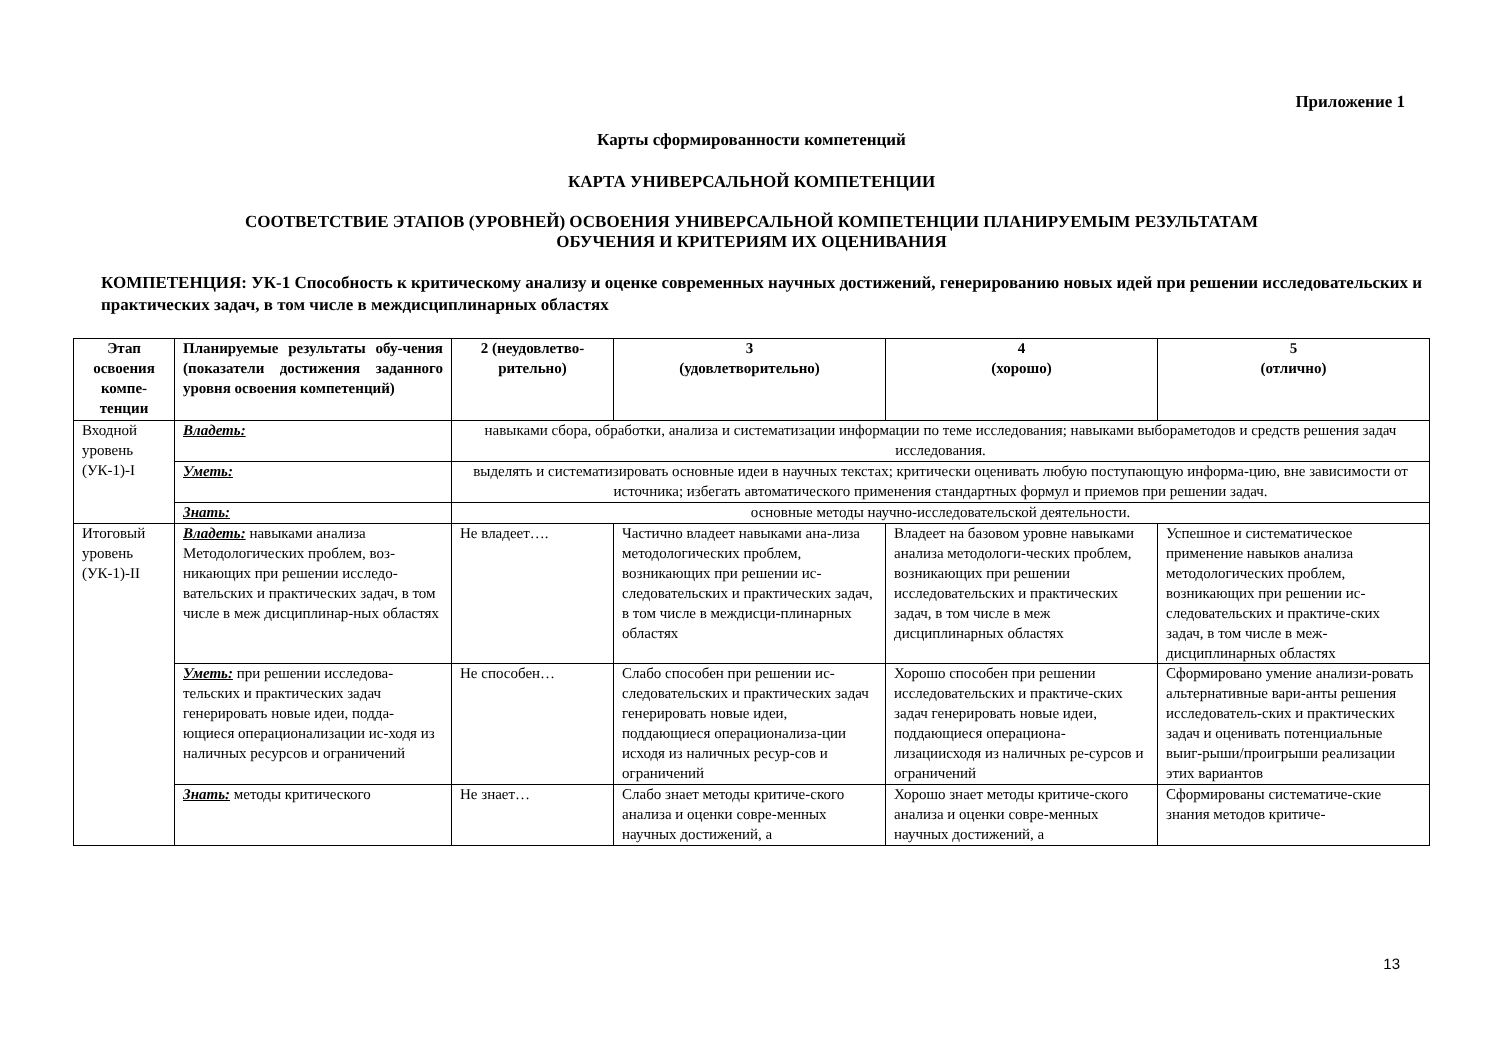Приложение 1
Карты сформированности компетенций
КАРТА УНИВЕРСАЛЬНОЙ КОМПЕТЕНЦИИ
СООТВЕТСТВИЕ ЭТАПОВ (УРОВНЕЙ) ОСВОЕНИЯ УНИВЕРСАЛЬНОЙ КОМПЕТЕНЦИИ ПЛАНИРУЕМЫМ РЕЗУЛЬТАТАМ
ОБУЧЕНИЯ И КРИТЕРИЯМ ИХ ОЦЕНИВАНИЯ
КОМПЕТЕНЦИЯ: УК-1 Способность к критическому анализу и оценке современных научных достижений, генерированию новых идей при решении исследовательских и практических задач, в том числе в междисциплинарных областях
| Этап освоения компе-тенции | Планируемые результаты обу-чения (показатели достижения заданного уровня освоения компетенций) | 2 (неудовлетво-рительно) | 3 (удовлетворительно) | 4 (хорошо) | 5 (отлично) |
| --- | --- | --- | --- | --- | --- |
| Входной уровень (УК-1)-I | Владеть: | навыками сбора, обработки, анализа и систематизации информации по теме исследования; навыками выбораметодов и средств решения задач исследования. | | | |
| | Уметь: | выделять и систематизировать основные идеи в научных текстах; критически оценивать любую поступающую информа-цию, вне зависимости от источника; избегать автоматического применения стандартных формул и приемов при решении задач. | | | |
| | Знать: | основные методы научно-исследовательской деятельности. | | | |
| Итоговый уровень (УК-1)-II | Владеть: навыками анализа Методологических проблем, воз-никающих при решении исследо-вательских и практических задач, в том числе в меж дисциплинар-ных областях | Не владеет…. | Частично владеет навыками ана-лиза методологических проблем, возникающих при решении ис-следовательских и практических задач, в том числе в междисци-плинарных областях | Владеет на базовом уровне навыками анализа методологи-ческих проблем, возникающих при решении исследовательских и практических задач, в том числе в меж дисциплинарных областях | Успешное и систематическое применение навыков анализа методологических проблем, возникающих при решении ис-следовательских и практиче-ских задач, в том числе в меж-дисциплинарных областях |
| | Уметь: при решении исследова-тельских и практических задач генерировать новые идеи, подда-ющиеся операционализации ис-ходя из наличных ресурсов и ограничений | Не способен… | Слабо способен при решении ис-следовательских и практических задач генерировать новые идеи, поддающиеся операционализа-ции исходя из наличных ресур-сов и ограничений | Хорошо способен при решении исследовательских и практиче-ских задач генерировать новые идеи, поддающиеся операциона-лизациисходя из наличных ре-сурсов и ограничений | Сформировано умение анализи-ровать альтернативные вари-анты решения исследователь-ских и практических задач и оценивать потенциальные выиг-рыши/проигрыши реализации этих вариантов |
| | Знать: методы критического | Не знает… | Слабо знает методы критиче-ского анализа и оценки совре-менных научных достижений, а | Хорошо знает методы критиче-ского анализа и оценки совре-менных научных достижений, а | Сформированы систематиче-ские знания методов критиче- |
13